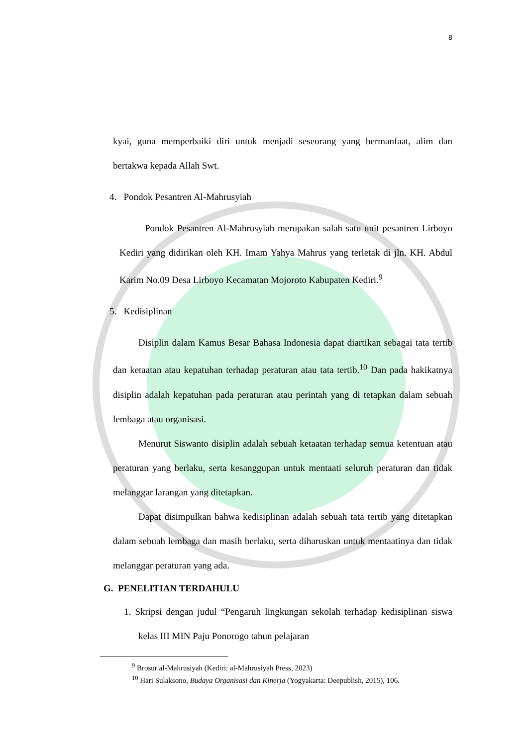8
kyai, guna memperbaiki diri untuk menjadi seseorang yang bermanfaat, alim dan bertakwa kepada Allah Swt.
4. Pondok Pesantren Al-Mahrusyiah
Pondok Pesantren Al-Mahrusyiah merupakan salah satu unit pesantren Lirboyo Kediri yang didirikan oleh KH. Imam Yahya Mahrus yang terletak di jln. KH. Abdul Karim No.09 Desa Lirboyo Kecamatan Mojoroto Kabupaten Kediri.<sup>9</sup>
5. Kedisiplinan
Disiplin dalam Kamus Besar Bahasa Indonesia dapat diartikan sebagai tata tertib dan ketaatan atau kepatuhan terhadap peraturan atau tata tertib.<sup>10</sup> Dan pada hakikatnya disiplin adalah kepatuhan pada peraturan atau perintah yang di tetapkan dalam sebuah lembaga atau organisasi.
Menurut Siswanto disiplin adalah sebuah ketaatan terhadap semua ketentuan atau peraturan yang berlaku, serta kesanggupan untuk mentaati seluruh peraturan dan tidak melanggar larangan yang ditetapkan.
Dapat disimpulkan bahwa kedisiplinan adalah sebuah tata tertib yang ditetapkan dalam sebuah lembaga dan masih berlaku, serta diharuskan untuk mentaatinya dan tidak melanggar peraturan yang ada.
G. PENELITIAN TERDAHULU
1. Skripsi dengan judul “Pengaruh lingkungan sekolah terhadap kedisiplinan siswa kelas III MIN Paju Ponorogo tahun pelajaran
<sup>9</sup> Brosur al-Mahrusiyah (Kediri: al-Mahrusiyah Press, 2023)
<sup>10</sup> Hari Sulaksono, Budaya Organisasi dan Kinerja (Yogyakarta: Deepublish, 2015), 106.